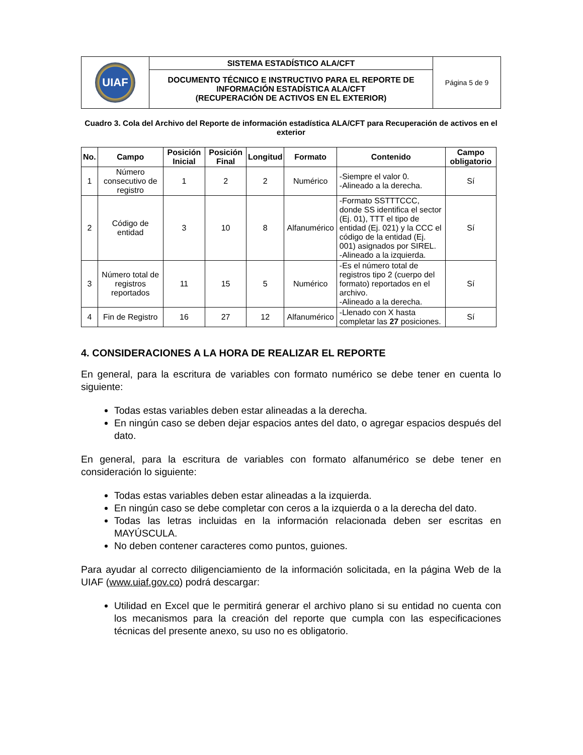| UIAF | SISTEMA ESTADÍSTICO ALA/CFT | Página 5 de 9 |
| | DOCUMENTO TÉCNICO E INSTRUCTIVO PARA EL REPORTE DE INFORMACIÓN ESTADÍSTICA ALA/CFT (RECUPERACIÓN DE ACTIVOS EN EL EXTERIOR) | |
Cuadro 3. Cola del Archivo del Reporte de información estadística ALA/CFT para Recuperación de activos en el exterior
| No. | Campo | Posición Inicial | Posición Final | Longitud | Formato | Contenido | Campo obligatorio |
| --- | --- | --- | --- | --- | --- | --- | --- |
| 1 | Número consecutivo de registro | 1 | 2 | 2 | Numérico | -Siempre el valor 0. -Alineado a la derecha. | Sí |
| 2 | Código de entidad | 3 | 10 | 8 | Alfanumérico | -Formato SSTTTCCC, donde SS identifica el sector (Ej. 01), TTT el tipo de entidad (Ej. 021) y la CCC el código de la entidad (Ej. 001) asignados por SIREL. -Alineado a la izquierda. | Sí |
| 3 | Número total de registros reportados | 11 | 15 | 5 | Numérico | -Es el número total de registros tipo 2 (cuerpo del formato) reportados en el archivo. -Alineado a la derecha. | Sí |
| 4 | Fin de Registro | 16 | 27 | 12 | Alfanumérico | -Llenado con X hasta completar las 27 posiciones. | Sí |
4. CONSIDERACIONES A LA HORA DE REALIZAR EL REPORTE
En general, para la escritura de variables con formato numérico se debe tener en cuenta lo siguiente:
Todas estas variables deben estar alineadas a la derecha.
En ningún caso se deben dejar espacios antes del dato, o agregar espacios después del dato.
En general, para la escritura de variables con formato alfanumérico se debe tener en consideración lo siguiente:
Todas estas variables deben estar alineadas a la izquierda.
En ningún caso se debe completar con ceros a la izquierda o a la derecha del dato.
Todas las letras incluidas en la información relacionada deben ser escritas en MAYÚSCULA.
No deben contener caracteres como puntos, guiones.
Para ayudar al correcto diligenciamiento de la información solicitada, en la página Web de la UIAF (www.uiaf.gov.co) podrá descargar:
Utilidad en Excel que le permitirá generar el archivo plano si su entidad no cuenta con los mecanismos para la creación del reporte que cumpla con las especificaciones técnicas del presente anexo, su uso no es obligatorio.